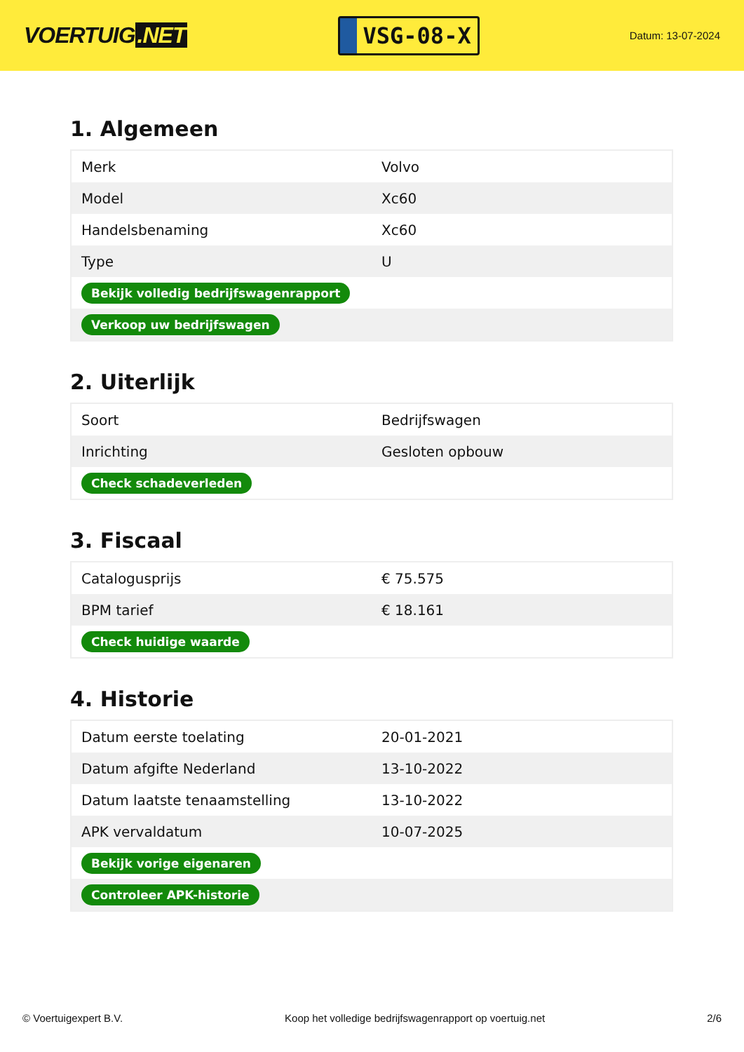VOERTUIG.NET
VSG-08-X
Datum: 13-07-2024
1. Algemeen
| Merk | Volvo |
| Model | Xc60 |
| Handelsbenaming | Xc60 |
| Type | U |
| Bekijk volledig bedrijfswagenrapport | |
| Verkoop uw bedrijfswagen | |
2. Uiterlijk
| Soort | Bedrijfswagen |
| Inrichting | Gesloten opbouw |
| Check schadeverleden | |
3. Fiscaal
| Catalogusprijs | € 75.575 |
| BPM tarief | € 18.161 |
| Check huidige waarde | |
4. Historie
| Datum eerste toelating | 20-01-2021 |
| Datum afgifte Nederland | 13-10-2022 |
| Datum laatste tenaamstelling | 13-10-2022 |
| APK vervaldatum | 10-07-2025 |
| Bekijk vorige eigenaren | |
| Controleer APK-historie | |
© Voertuigexpert B.V. Koop het volledige bedrijfswagenrapport op voertuig.net 2/6